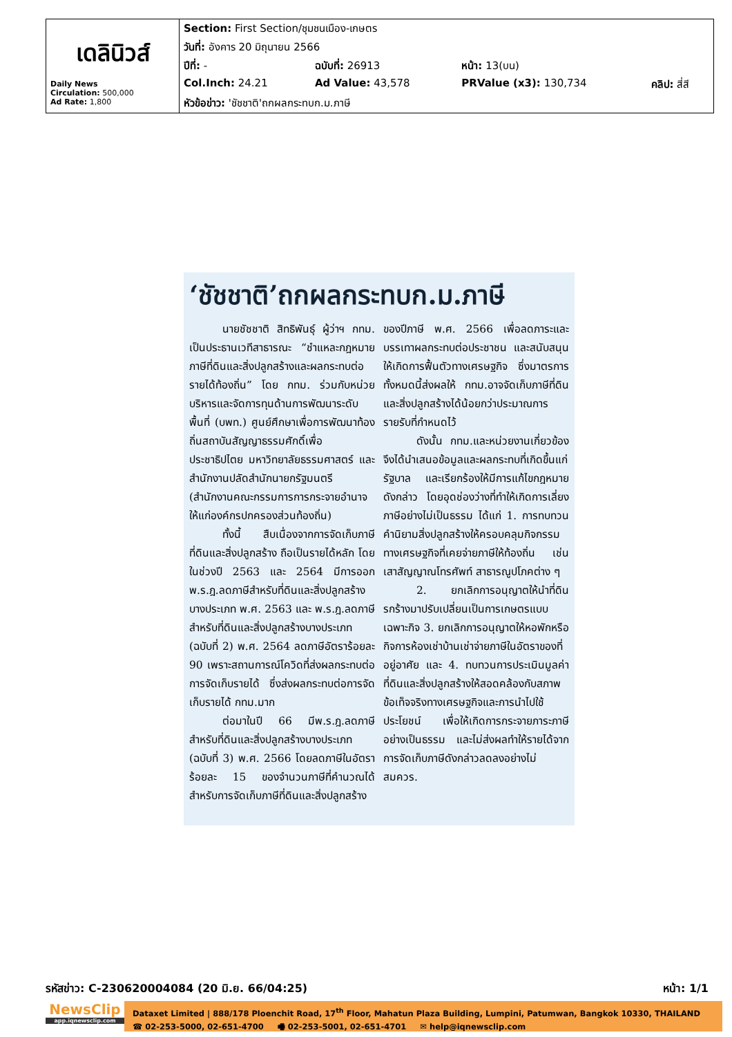| เดลินิวส์ Daily News Circulation: 500,000 Ad Rate: 1,800 | Section: First Section/ชุมชนเมือง-เกษตร | | | |
| | วันที่: อังคาร 20 มิถุนายน 2566 | | | |
| | ปีที่: - | ฉบับที่: 26913 | หน้า: 13(บน) | |
| | Col.Inch: 24.21 | Ad Value: 43,578 | PRValue (x3): 130,734 | คลิป: สี่สี |
| | หัวข้อข่าว: 'ชัชชาติ'ถกผลกระทบก.ม.ภาษี | | | |
‘ชัชชาติ’ถกผลกระทบก.ม.ภาษี
นายชัชชาติ สิทธิพันธุ์ ผู้ว่าฯ กทม. เป็นประธานเวทีสาธารณะ “ชำแหละกฎหมายภาษีที่ดินและสิ่งปลูกสร้างและผลกระทบต่อรายได้ท้องถิ่น” โดย กทม. ร่วมกับหน่วยบริหารและจัดการทุนด้านการพัฒนาระดับพื้นที่ (บพท.) ศูนย์ศึกษาเพื่อการพัฒนาท้องถิ่นสถาบันสัญญาธรรมศักดิ์เพื่อประชาธิปไตย มหาวิทยาลัยธรรมศาสตร์ และสำนักงานปลัดสำนักนายกรัฐมนตรี (สำนักงานคณะกรรมการการกระจายอำนาจให้แก่องค์กรปกครองส่วนท้องถิ่น)
ทั้งนี้ สืบเนื่องจากการจัดเก็บภาษีที่ดินและสิ่งปลูกสร้าง ถือเป็นรายได้หลัก โดยในช่วงปี 2563 และ 2564 มีการออก พ.ร.ฎ.ลดภาษีสำหรับที่ดินและสิ่งปลูกสร้างบางประเภท พ.ศ. 2563 และ พ.ร.ฎ.ลดภาษีสำหรับที่ดินและสิ่งปลูกสร้างบางประเภท (ฉบับที่ 2) พ.ศ. 2564 ลดภาษีอัตราร้อยละ 90 เพราะสถานการณ์โควิดที่ส่งผลกระทบต่อการจัดเก็บรายได้ ซึ่งส่งผลกระทบต่อการจัดเก็บรายได้ กทม.มาก
ต่อมาในปี 66 มีพ.ร.ฎ.ลดภาษีสำหรับที่ดินและสิ่งปลูกสร้างบางประเภท (ฉบับที่ 3) พ.ศ. 2566 โดยลดภาษีในอัตราร้อยละ 15 ของจำนวนภาษีที่คำนวณได้สำหรับการจัดเก็บภาษีที่ดินและสิ่งปลูกสร้างของปีภาษี พ.ศ. 2566 เพื่อลดภาระและบรรเทาผลกระทบต่อประชาชน และสนับสนุนให้เกิดการฟื้นตัวทางเศรษฐกิจ ซึ่งมาตรการทั้งหมดนี้ส่งผลให้ กทม.อาจจัดเก็บภาษีที่ดินและสิ่งปลูกสร้างได้น้อยกว่าประมาณการรายรับที่กำหนดไว้
ดังนั้น กทม.และหน่วยงานเกี่ยวข้อง จึงได้นำเสนอข้อมูลและผลกระทบที่เกิดขึ้นแก่รัฐบาล และเรียกร้องให้มีการแก้ไขกฎหมายดังกล่าว โดยอุดช่องว่างที่ทำให้เกิดการเลี่ยงภาษีอย่างไม่เป็นธรรม ได้แก่ 1. การทบทวนคำนิยามสิ่งปลูกสร้างให้ครอบคลุมกิจกรรมทางเศรษฐกิจที่เคยจ่ายภาษีให้ท้องถิ่น เช่น เสาสัญญาณโทรศัพท์ สาธารณูปโภคต่าง ๆ
2. ยกเลิกการอนุญาตให้นำที่ดินรกร้างมาปรับเปลี่ยนเป็นการเกษตรแบบเฉพาะกิจ 3. ยกเลิกการอนุญาตให้หอพักหรือกิจการห้องเช่าบ้านเช่าจ่ายภาษีในอัตราของที่อยู่อาศัย และ 4. ทบทวนการประเมินมูลค่าที่ดินและสิ่งปลูกสร้างให้สอดคล้องกับสภาพข้อเท็จจริงทางเศรษฐกิจและการนำไปใช้ประโยชน์ เพื่อให้เกิดการกระจายภาระภาษีอย่างเป็นธรรม และไม่ส่งผลทำให้รายได้จากการจัดเก็บภาษีดังกล่าวลดลงอย่างไม่สมควร.
รหัสข่าว: C-230620004084 (20 มิ.ย. 66/04:25) หน้า: 1/1
NewsClip
app.iqnewsclip.com
Dataxet Limited | 888/178 Ploenchit Road, 17<sup>th</sup> Floor, Mahatun Plaza Building, Lumpini, Patumwan, Bangkok 10330, THAILAND
☎ 02-253-5000, 02-651-4700 🖷 02-253-5001, 02-651-4701 ✉ help@iqnewsclip.com